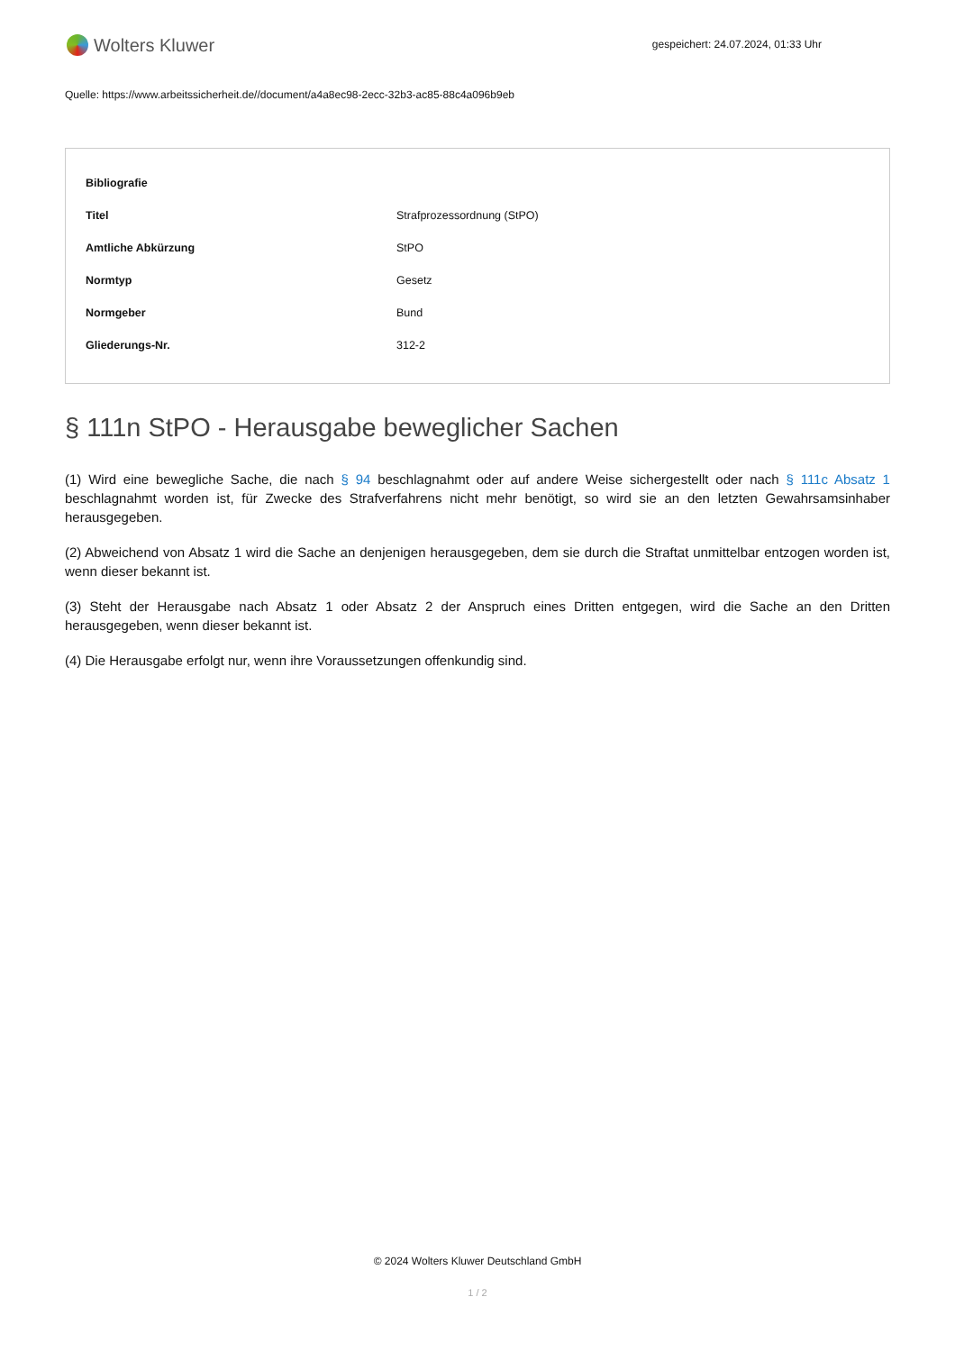Wolters Kluwer
gespeichert: 24.07.2024, 01:33 Uhr
Quelle: https://www.arbeitssicherheit.de//document/a4a8ec98-2ecc-32b3-ac85-88c4a096b9eb
| Bibliografie | |
| --- | --- |
| Titel | Strafprozessordnung (StPO) |
| Amtliche Abkürzung | StPO |
| Normtyp | Gesetz |
| Normgeber | Bund |
| Gliederungs-Nr. | 312-2 |
§ 111n StPO - Herausgabe beweglicher Sachen
(1) Wird eine bewegliche Sache, die nach § 94 beschlagnahmt oder auf andere Weise sichergestellt oder nach § 111c Absatz 1 beschlagnahmt worden ist, für Zwecke des Strafverfahrens nicht mehr benötigt, so wird sie an den letzten Gewahrsamsinhaber herausgegeben.
(2) Abweichend von Absatz 1 wird die Sache an denjenigen herausgegeben, dem sie durch die Straftat unmittelbar entzogen worden ist, wenn dieser bekannt ist.
(3) Steht der Herausgabe nach Absatz 1 oder Absatz 2 der Anspruch eines Dritten entgegen, wird die Sache an den Dritten herausgegeben, wenn dieser bekannt ist.
(4) Die Herausgabe erfolgt nur, wenn ihre Voraussetzungen offenkundig sind.
© 2024 Wolters Kluwer Deutschland GmbH
1 / 2